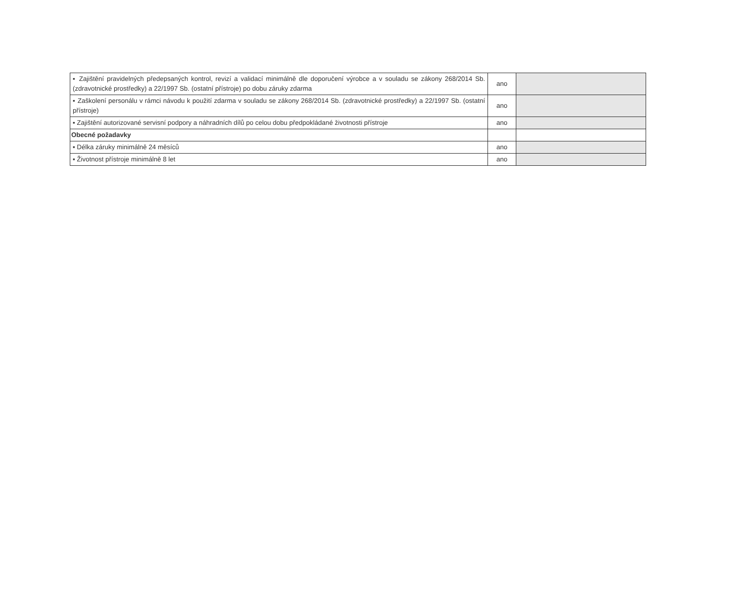| ▪ Zajištění pravidelných předepsaných kontrol, revizí a validací minimálně dle doporučení výrobce a v souladu se zákony 268/2014 Sb. (zdravotnické prostředky) a 22/1997 Sb. (ostatní přístroje) po dobu záruky zdarma | ano | |
| ▪ Zaškolení personálu v rámci návodu k použití zdarma v souladu se zákony 268/2014 Sb. (zdravotnické prostředky) a 22/1997 Sb. (ostatní přístroje) | ano | |
| ▪ Zajištění autorizované servisní podpory a náhradních dílů po celou dobu předpokládané životnosti přístroje | ano | |
| Obecné požadavky | | |
| ▪ Délka záruky minimálně 24 měsíců | ano | |
| ▪ Životnost přístroje minimálně 8 let | ano | |